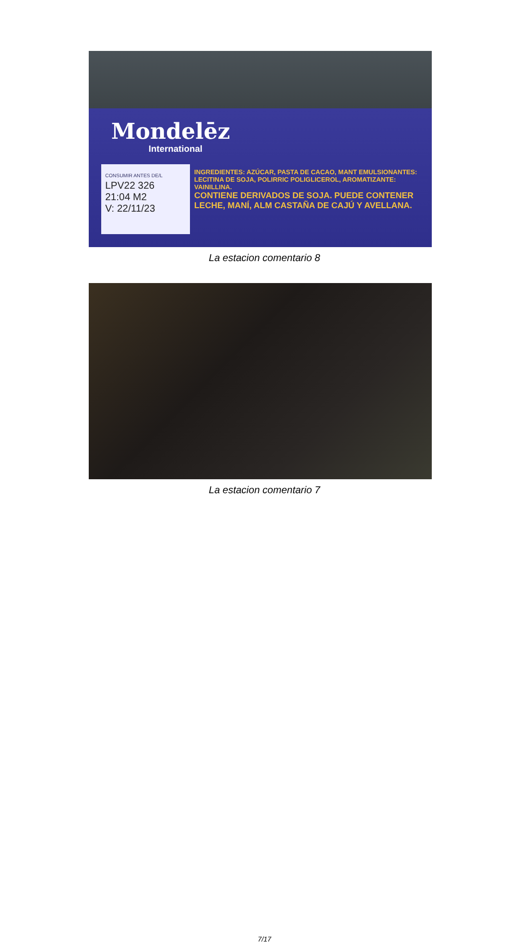Mondelēz
International
CONSUMIR ANTES DE/L LPV22 326
21:04 M2
V: 22/11/23
INGREDIENTES: AZÚCAR, PASTA DE CACAO, MANT EMULSIONANTES: LECITINA DE SOJA, POLIRRIC POLIGLICEROL, AROMATIZANTE: VAINILLINA.
CONTIENE DERIVADOS DE SOJA. PUEDE CONTENER LECHE, MANÍ, ALM CASTAÑA DE CAJÚ Y AVELLANA.
La estacion comentario 8
La estacion comentario 7
7/17